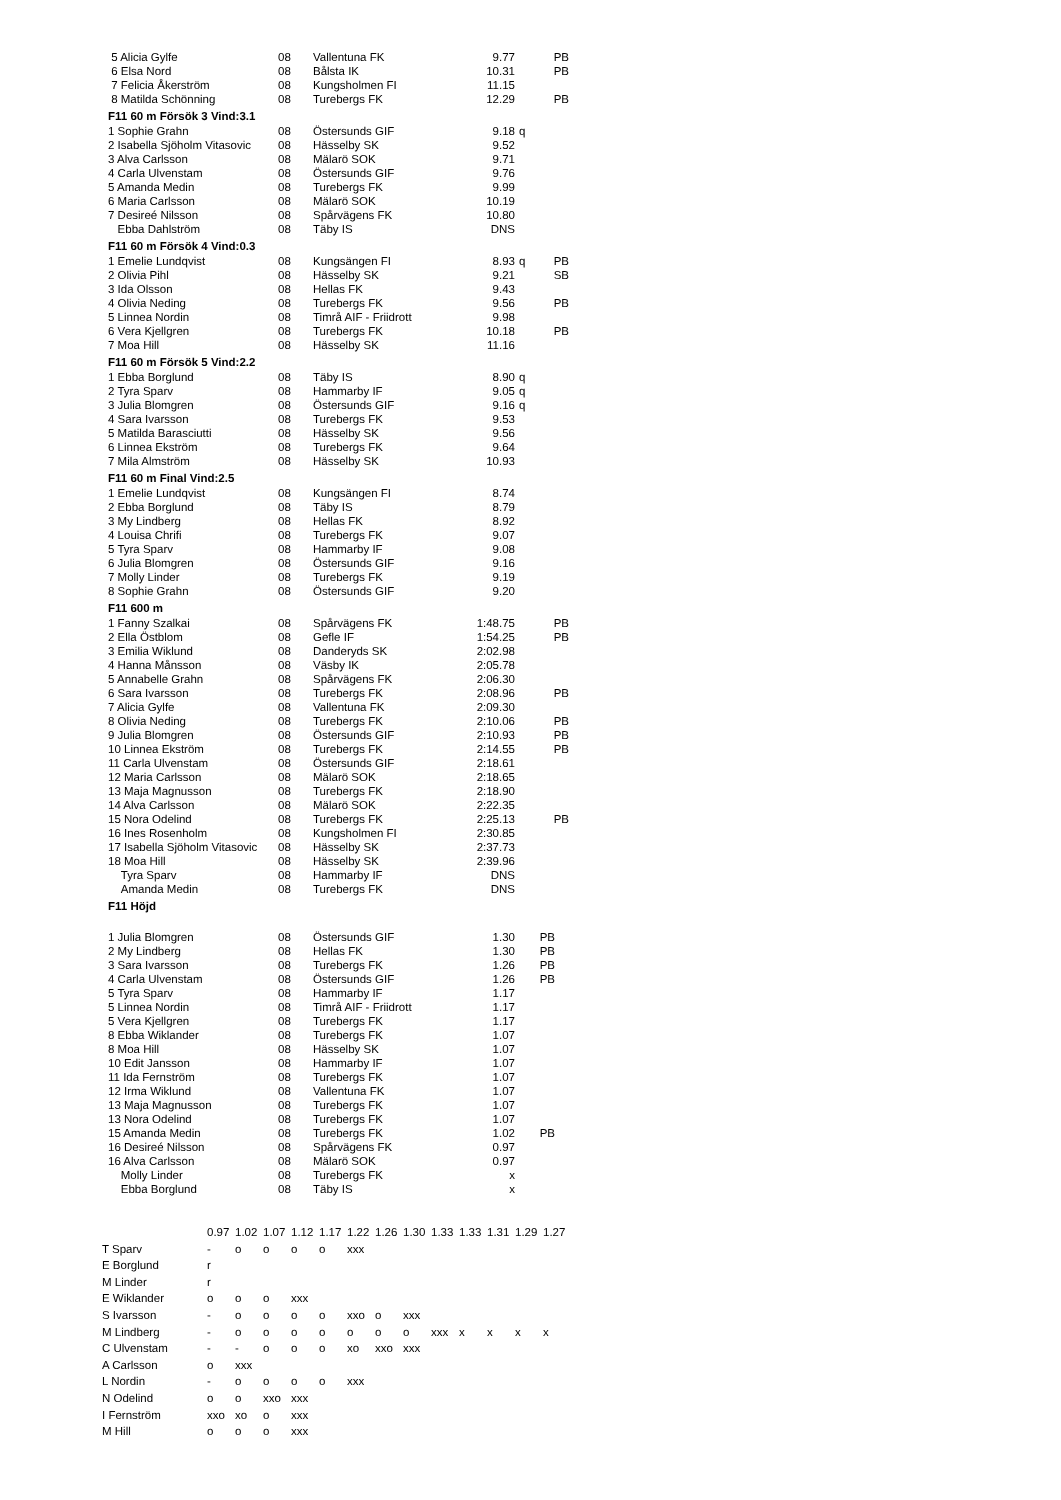| 5 Alicia Gylfe | 08 | Vallentuna FK | 9.77 | | PB |
| 6 Elsa Nord | 08 | Bålsta IK | 10.31 | | PB |
| 7 Felicia Åkerström | 08 | Kungsholmen FI | 11.15 | | |
| 8 Matilda Schönning | 08 | Turebergs FK | 12.29 | | PB |
F11 60 m Försök 3 Vind:3.1
| 1 Sophie Grahn | 08 | Östersunds GIF | 9.18 | q | |
| 2 Isabella Sjöholm Vitasovic | 08 | Hässelby SK | 9.52 | | |
| 3 Alva Carlsson | 08 | Mälarö SOK | 9.71 | | |
| 4 Carla Ulvenstam | 08 | Östersunds GIF | 9.76 | | |
| 5 Amanda Medin | 08 | Turebergs FK | 9.99 | | |
| 6 Maria Carlsson | 08 | Mälarö SOK | 10.19 | | |
| 7 Desireé Nilsson | 08 | Spårvägens FK | 10.80 | | |
| Ebba Dahlström | 08 | Täby IS | DNS | | |
F11 60 m Försök 4 Vind:0.3
| 1 Emelie Lundqvist | 08 | Kungsängen FI | 8.93 | q | PB |
| 2 Olivia Pihl | 08 | Hässelby SK | 9.21 | | SB |
| 3 Ida Olsson | 08 | Hellas FK | 9.43 | | |
| 4 Olivia Neding | 08 | Turebergs FK | 9.56 | | PB |
| 5 Linnea Nordin | 08 | Timrå AIF - Friidrott | 9.98 | | |
| 6 Vera Kjellgren | 08 | Turebergs FK | 10.18 | | PB |
| 7 Moa Hill | 08 | Hässelby SK | 11.16 | | |
F11 60 m Försök 5 Vind:2.2
| 1 Ebba Borglund | 08 | Täby IS | 8.90 | q | |
| 2 Tyra Sparv | 08 | Hammarby IF | 9.05 | q | |
| 3 Julia Blomgren | 08 | Östersunds GIF | 9.16 | q | |
| 4 Sara Ivarsson | 08 | Turebergs FK | 9.53 | | |
| 5 Matilda Barasciutti | 08 | Hässelby SK | 9.56 | | |
| 6 Linnea Ekström | 08 | Turebergs FK | 9.64 | | |
| 7 Mila Almström | 08 | Hässelby SK | 10.93 | | |
F11 60 m Final Vind:2.5
| 1 Emelie Lundqvist | 08 | Kungsängen FI | 8.74 |
| 2 Ebba Borglund | 08 | Täby IS | 8.79 |
| 3 My Lindberg | 08 | Hellas FK | 8.92 |
| 4 Louisa Chrifi | 08 | Turebergs FK | 9.07 |
| 5 Tyra Sparv | 08 | Hammarby IF | 9.08 |
| 6 Julia Blomgren | 08 | Östersunds GIF | 9.16 |
| 7 Molly Linder | 08 | Turebergs FK | 9.19 |
| 8 Sophie Grahn | 08 | Östersunds GIF | 9.20 |
F11 600 m
| 1 Fanny Szalkai | 08 | Spårvägens FK | 1:48.75 | | PB |
| 2 Ella Östblom | 08 | Gefle IF | 1:54.25 | | PB |
| 3 Emilia Wiklund | 08 | Danderyds SK | 2:02.98 | | |
| 4 Hanna Månsson | 08 | Väsby IK | 2:05.78 | | |
| 5 Annabelle Grahn | 08 | Spårvägens FK | 2:06.30 | | |
| 6 Sara Ivarsson | 08 | Turebergs FK | 2:08.96 | | PB |
| 7 Alicia Gylfe | 08 | Vallentuna FK | 2:09.30 | | |
| 8 Olivia Neding | 08 | Turebergs FK | 2:10.06 | | PB |
| 9 Julia Blomgren | 08 | Östersunds GIF | 2:10.93 | | PB |
| 10 Linnea Ekström | 08 | Turebergs FK | 2:14.55 | | PB |
| 11 Carla Ulvenstam | 08 | Östersunds GIF | 2:18.61 | | |
| 12 Maria Carlsson | 08 | Mälarö SOK | 2:18.65 | | |
| 13 Maja Magnusson | 08 | Turebergs FK | 2:18.90 | | |
| 14 Alva Carlsson | 08 | Mälarö SOK | 2:22.35 | | |
| 15 Nora Odelind | 08 | Turebergs FK | 2:25.13 | | PB |
| 16 Ines Rosenholm | 08 | Kungsholmen FI | 2:30.85 | | |
| 17 Isabella Sjöholm Vitasovic | 08 | Hässelby SK | 2:37.73 | | |
| 18 Moa Hill | 08 | Hässelby SK | 2:39.96 | | |
| Tyra Sparv | 08 | Hammarby IF | DNS | | |
| Amanda Medin | 08 | Turebergs FK | DNS | | |
F11 Höjd
| 1 Julia Blomgren | 08 | Östersunds GIF | 1.30 | PB |
| 2 My Lindberg | 08 | Hellas FK | 1.30 | PB |
| 3 Sara Ivarsson | 08 | Turebergs FK | 1.26 | PB |
| 4 Carla Ulvenstam | 08 | Östersunds GIF | 1.26 | PB |
| 5 Tyra Sparv | 08 | Hammarby IF | 1.17 | |
| 5 Linnea Nordin | 08 | Timrå AIF - Friidrott | 1.17 | |
| 5 Vera Kjellgren | 08 | Turebergs FK | 1.17 | |
| 8 Ebba Wiklander | 08 | Turebergs FK | 1.07 | |
| 8 Moa Hill | 08 | Hässelby SK | 1.07 | |
| 10 Edit Jansson | 08 | Hammarby IF | 1.07 | |
| 11 Ida Fernström | 08 | Turebergs FK | 1.07 | |
| 12 Irma Wiklund | 08 | Vallentuna FK | 1.07 | |
| 13 Maja Magnusson | 08 | Turebergs FK | 1.07 | |
| 13 Nora Odelind | 08 | Turebergs FK | 1.07 | |
| 15 Amanda Medin | 08 | Turebergs FK | 1.02 | PB |
| 16 Desireé Nilsson | 08 | Spårvägens FK | 0.97 | |
| 16 Alva Carlsson | 08 | Mälarö SOK | 0.97 | |
| Molly Linder | 08 | Turebergs FK | x | |
| Ebba Borglund | 08 | Täby IS | x | |
| | 0.97 | 1.02 | 1.07 | 1.12 | 1.17 | 1.22 | 1.26 | 1.30 | 1.33 | 1.33 | 1.31 | 1.29 | 1.27 |
| T Sparv | - | o | o | o | o | xxx | | | | | | | |
| E Borglund | r | | | | | | | | | | | | |
| M Linder | r | | | | | | | | | | | | |
| E Wiklander | o | o | o | xxx | | | | | | | | | |
| S Ivarsson | - | o | o | o | o | xxo | o | xxx | | | | | |
| M Lindberg | - | o | o | o | o | o | o | o | xxx | x | x | x | x |
| C Ulvenstam | - | - | o | o | o | xo | xxo | xxx | | | | | |
| A Carlsson | o | xxx | | | | | | | | | | | |
| L Nordin | - | o | o | o | o | xxx | | | | | | | |
| N Odelind | o | o | xxo | xxx | | | | | | | | | |
| I Fernström | xxo | xo | o | xxx | | | | | | | | | |
| M Hill | o | o | o | xxx | | | | | | | | | |